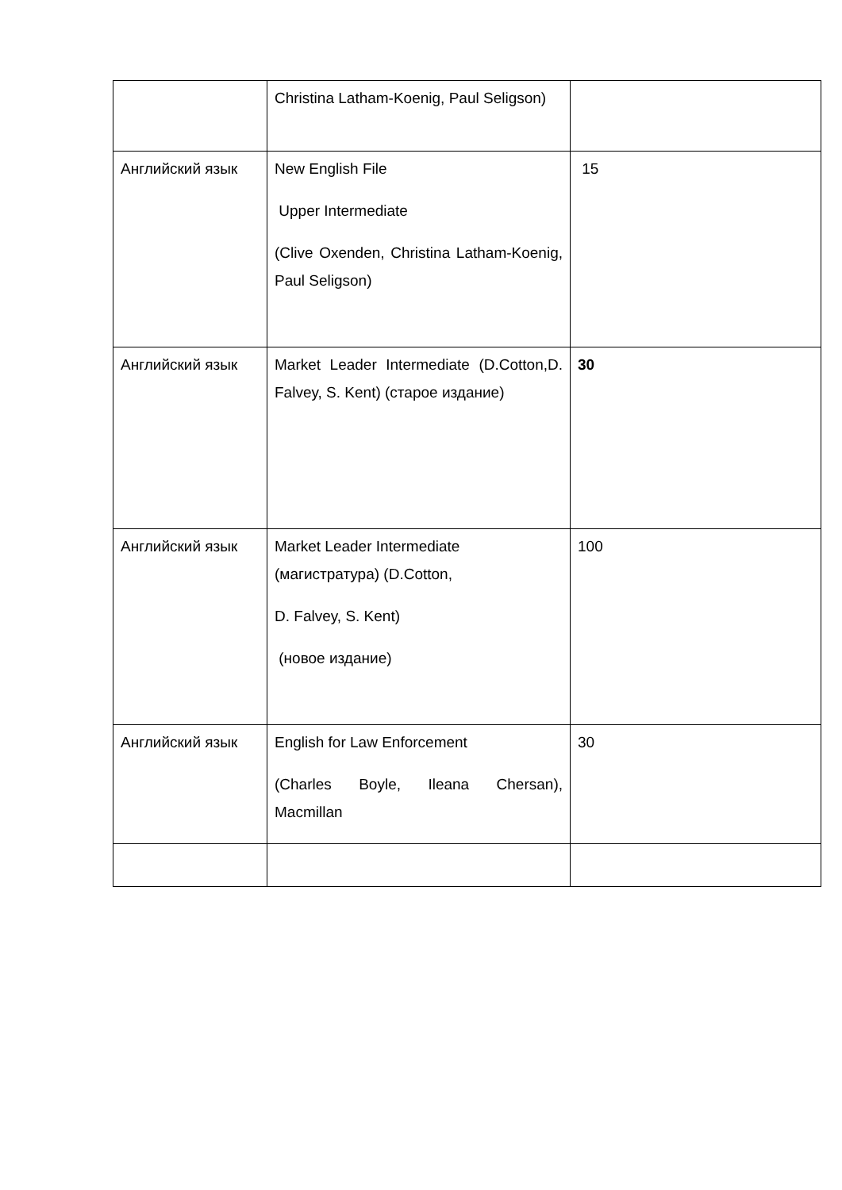| | Christina Latham-Koenig, Paul Seligson) | |
| Английский язык | New English File Upper Intermediate (Clive Oxenden, Christina Latham-Koenig, Paul Seligson) | 15 |
| Английский язык | Market Leader Intermediate (D.Cotton,D. Falvey, S. Kent) (старое издание) | 30 |
| Английский язык | Market Leader Intermediate (магистратура) (D.Cotton, D. Falvey, S. Kent) (новое издание) | 100 |
| Английский язык | English for Law Enforcement (Charles Boyle, Ileana Chersan), Macmillan | 30 |